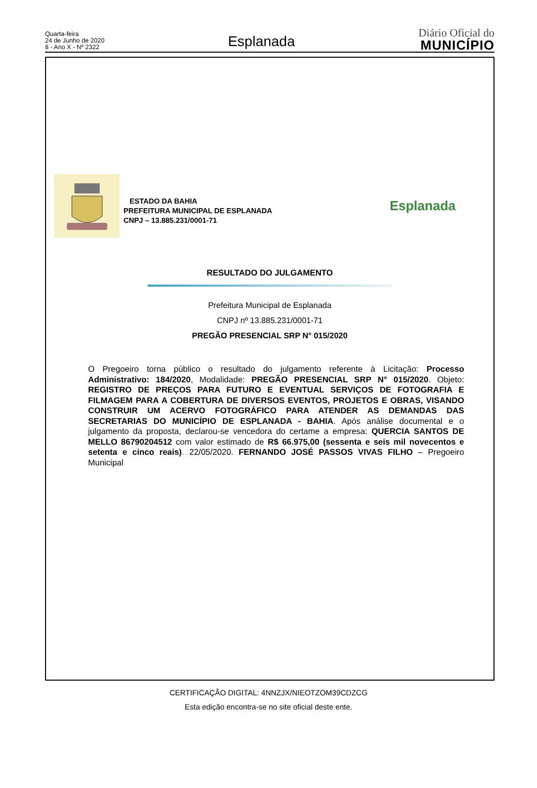Quarta-feira
24 de Junho de 2020
8 - Ano X - Nº 2322
Esplanada
Diário Oficial do
MUNICÍPIO
ESTADO DA BAHIA
PREFEITURA MUNICIPAL DE ESPLANADA
CNPJ – 13.885.231/0001-71
Esplanada
RESULTADO DO JULGAMENTO
Prefeitura Municipal de Esplanada
CNPJ nº 13.885.231/0001-71
PREGÃO PRESENCIAL SRP N° 015/2020
O Pregoeiro torna público o resultado do julgamento referente à Licitação: Processo Administrativo: 184/2020, Modalidade: PREGÃO PRESENCIAL SRP N° 015/2020. Objeto: REGISTRO DE PREÇOS PARA FUTURO E EVENTUAL SERVIÇOS DE FOTOGRAFIA E FILMAGEM PARA A COBERTURA DE DIVERSOS EVENTOS, PROJETOS E OBRAS, VISANDO CONSTRUIR UM ACERVO FOTOGRÁFICO PARA ATENDER AS DEMANDAS DAS SECRETARIAS DO MUNICÍPIO DE ESPLANADA - BAHIA. Após análise documental e o julgamento da proposta, declarou-se vencedora do certame a empresa: QUERCIA SANTOS DE MELLO 86790204512 com valor estimado de R$ 66.975,00 (sessenta e seis mil novecentos e setenta e cinco reais). 22/05/2020. FERNANDO JOSÉ PASSOS VIVAS FILHO – Pregoeiro Municipal
CERTIFICAÇÃO DIGITAL: 4NNZJX/NIEOTZOM39CDZCG
Esta edição encontra-se no site oficial deste ente.